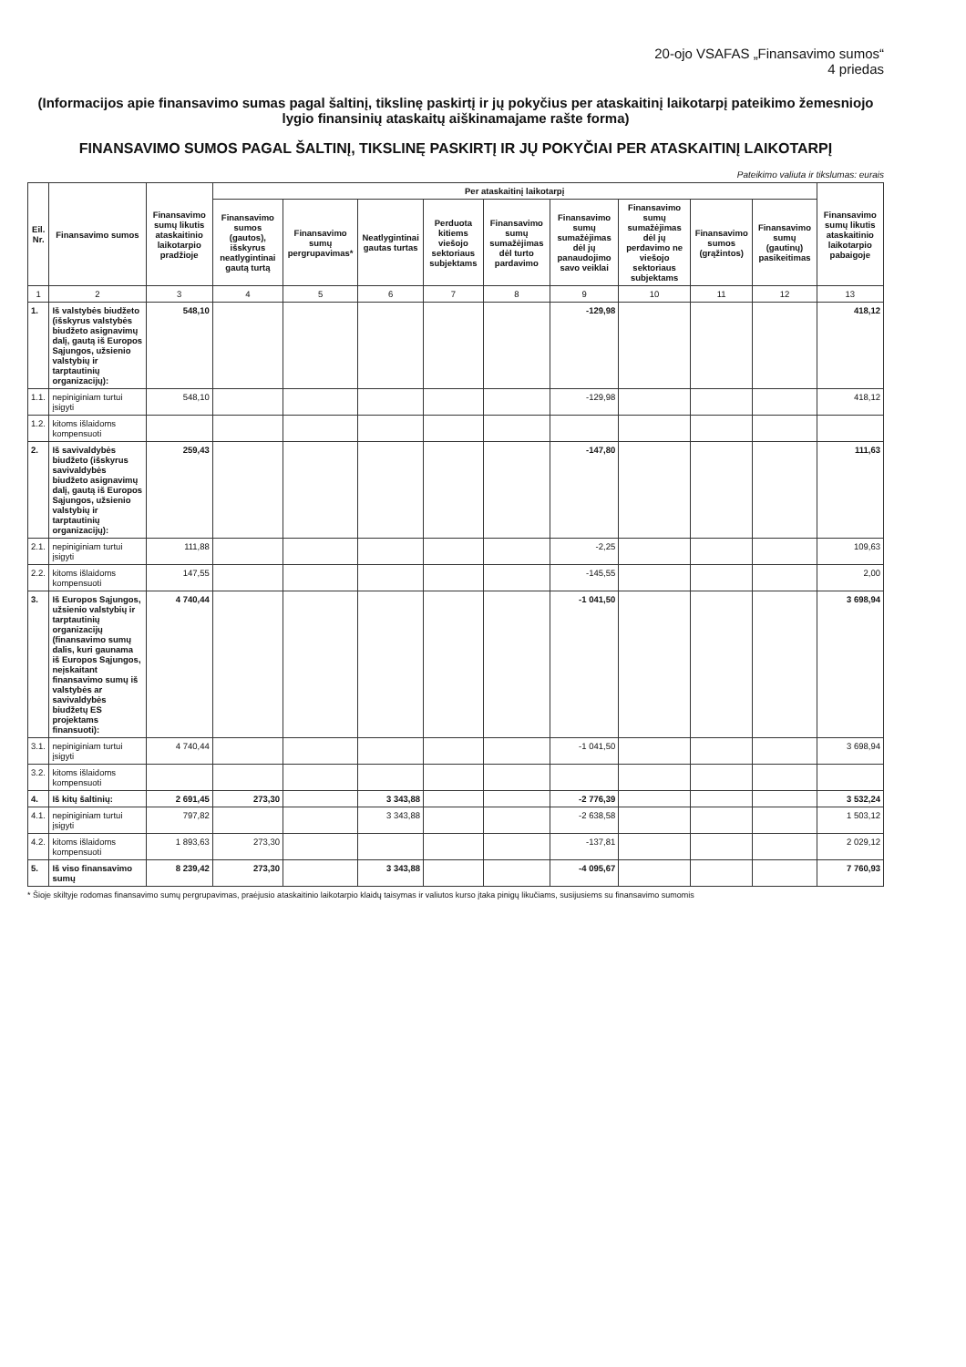20-ojo VSAFAS „Finansavimo sumos“
4 priedas
(Informacijos apie finansavimo sumas pagal šaltinį, tikslinę paskirtį ir jų pokyčius per ataskaitinį laikotarpį pateikimo žemesniojo lygio finansinių ataskaitų aiškinamajame rašte forma)
FINANSAVIMO SUMOS PAGAL ŠALTINĮ, TIKSLINĘ PASKIRTĮ IR JŲ POKYČIAI PER ATASKAITINĮ LAIKOTARPĮ
Pateikimo valiuta ir tikslumas: eurais
| Eil. Nr. | Finansavimo sumos | Finansavimo sumų likutis ataskaitinio laikotarpio pradžioje | Per ataskaitinį laikotarpį | | | | | | | | | Finansavimo sumų likutis ataskaitinio laikotarpio pabaigoje |
| --- | --- | --- | --- | --- | --- | --- | --- | --- | --- | --- | --- | --- |
| | | | Finansavimo sumos (gautos), išskyrus neatlygintinai gautą turtą | Finansavimo sumų pergrupavimas* | Neatlygintinai gautas turtas | Perduota kitiems viešojo sektoriaus subjektams | Finansavimo sumų sumažėjimas dėl turto pardavimo | Finansavimo sumų sumažėjimas dėl jų panaudojimo savo veiklai | Finansavimo sumų sumažėjimas dėl jų perdavimo ne viešojo sektoriaus subjektams | Finansavimo sumos (grąžintos) | Finansavimo sumų (gautinų) pasikeitimas | |
| 1 | 2 | 3 | 4 | 5 | 6 | 7 | 8 | 9 | 10 | 11 | 12 | 13 |
| 1. | Iš valstybės biudžeto (išskyrus valstybės biudžeto asignavimų dalį, gautą iš Europos Sąjungos, užsienio valstybių ir tarptautinių organizacijų): | 548,10 | | | | | | -129,98 | | | | 418,12 |
| 1.1. | nepiniginiam turtui įsigyti | 548,10 | | | | | | -129,98 | | | | 418,12 |
| 1.2. | kitoms išlaidoms kompensuoti | | | | | | | | | | | |
| 2. | Iš savivaldybės biudžeto (išskyrus savivaldybės biudžeto asignavimų dalį, gautą iš Europos Sąjungos, užsienio valstybių ir tarptautinių organizacijų): | 259,43 | | | | | | -147,80 | | | | 111,63 |
| 2.1. | nepiniginiam turtui įsigyti | 111,88 | | | | | | -2,25 | | | | 109,63 |
| 2.2. | kitoms išlaidoms kompensuoti | 147,55 | | | | | | -145,55 | | | | 2,00 |
| 3. | Iš Europos Sąjungos, užsienio valstybių ir tarptautinių organizacijų (finansavimo sumų dalis, kuri gaunama iš Europos Sąjungos, neįskaitant finansavimo sumų iš valstybės ar savivaldybės biudžetų ES projektams finansuoti): | 4 740,44 | | | | | | -1 041,50 | | | | 3 698,94 |
| 3.1. | nepiniginiam turtui įsigyti | 4 740,44 | | | | | | -1 041,50 | | | | 3 698,94 |
| 3.2. | kitoms išlaidoms kompensuoti | | | | | | | | | | | |
| 4. | Iš kitų šaltinių: | 2 691,45 | 273,30 | | 3 343,88 | | | -2 776,39 | | | | 3 532,24 |
| 4.1. | nepiniginiam turtui įsigyti | 797,82 | | | 3 343,88 | | | -2 638,58 | | | | 1 503,12 |
| 4.2. | kitoms išlaidoms kompensuoti | 1 893,63 | 273,30 | | | | | -137,81 | | | | 2 029,12 |
| 5. | Iš viso finansavimo sumų | 8 239,42 | 273,30 | | 3 343,88 | | | -4 095,67 | | | | 7 760,93 |
* Šioje skiltyje rodomas finansavimo sumų pergrupavimas, praėjusio ataskaitinio laikotarpio klaidų taisymas ir valiutos kurso įtaka pinigų likučiams, susijusiems su finansavimo sumomis